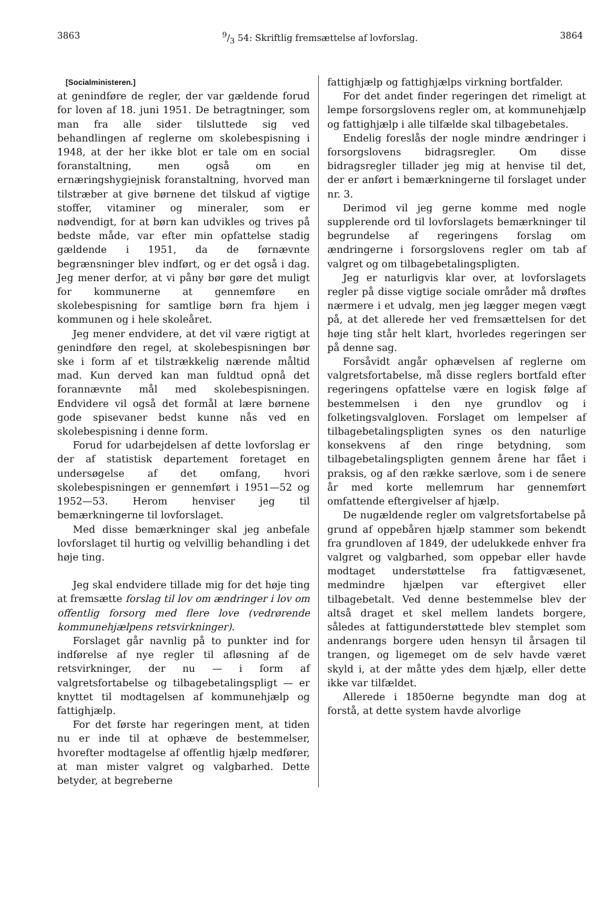38639/3 54: Skriftlig fremsættelse af lovforslag. 3864
[Socialministeren.]
at genindføre de regler, der var gældende forud for loven af 18. juni 1951. De betragtninger, som man fra alle sider tilsluttede sig ved behandlingen af reglerne om skolebespisning i 1948, at der her ikke blot er tale om en social foranstaltning, men også om en ernæringshygiejnisk foranstaltning, hvorved man tilstræber at give børnene det tilskud af vigtige stoffer, vitaminer og mineraler, som er nødvendigt, for at børn kan udvikles og trives på bedste måde, var efter min opfattelse stadig gældende i 1951, da de førnævnte begrænsninger blev indført, og er det også i dag. Jeg mener derfor, at vi påny bør gøre det muligt for kommunerne at gennemføre en skolebespisning for samtlige børn fra hjem i kommunen og i hele skoleåret.
Jeg mener endvidere, at det vil være rigtigt at genindføre den regel, at skolebespisningen bør ske i form af et tilstrækkelig nærende måltid mad. Kun derved kan man fuldtud opnå det forannævnte mål med skolebespisningen. Endvidere vil også det formål at lære børnene gode spisevaner bedst kunne nås ved en skolebespisning i denne form.
Forud for udarbejdelsen af dette lovforslag er der af statistisk departement foretaget en undersøgelse af det omfang, hvori skolebespisningen er gennemført i 1951—52 og 1952—53. Herom henviser jeg til bemærkningerne til lovforslaget.
Med disse bemærkninger skal jeg anbefale lovforslaget til hurtig og velvillig behandling i det høje ting.
Jeg skal endvidere tillade mig for det høje ting at fremsætte forslag til lov om ændringer i lov om offentlig forsorg med flere love (vedrørende kommunehjælpens retsvirkninger).
Forslaget går navnlig på to punkter ind for indførelse af nye regler til afløsning af de retsvirkninger, der nu — i form af valgretsfortabelse og tilbagebetalingspligt — er knyttet til modtagelsen af kommunehjælp og fattighjælp.
For det første har regeringen ment, at tiden nu er inde til at ophæve de bestemmelser, hvorefter modtagelse af offentlig hjælp medfører, at man mister valgret og valgbarhed. Dette betyder, at begreberne
fattighjælp og fattighjælps virkning bortfalder.
For det andet finder regeringen det rimeligt at lempe forsorgslovens regler om, at kommunehjælp og fattighjælp i alle tilfælde skal tilbagebetales.
Endelig foreslås der nogle mindre ændringer i forsorgslovens bidragsregler. Om disse bidragsregler tillader jeg mig at henvise til det, der er anført i bemærkningerne til forslaget under nr. 3.
Derimod vil jeg gerne komme med nogle supplerende ord til lovforslagets bemærkninger til begrundelse af regeringens forslag om ændringerne i forsorgslovens regler om tab af valgret og om tilbagebetalingspligten.
Jeg er naturligvis klar over, at lovforslagets regler på disse vigtige sociale områder må drøftes nærmere i et udvalg, men jeg lægger megen vægt på, at det allerede her ved fremsættelsen for det høje ting står helt klart, hvorledes regeringen ser på denne sag.
Forsåvidt angår ophævelsen af reglerne om valgretsfortabelse, må disse reglers bortfald efter regeringens opfattelse være en logisk følge af bestemmelsen i den nye grundlov og i folketingsvalgloven. Forslaget om lempelser af tilbagebetalingspligten synes os den naturlige konsekvens af den ringe betydning, som tilbagebetalingspligten gennem årene har fået i praksis, og af den række særlove, som i de senere år med korte mellemrum har gennemført omfattende eftergivelser af hjælp.
De nugældende regler om valgretsfortabelse på grund af oppebåren hjælp stammer som bekendt fra grundloven af 1849, der udelukkede enhver fra valgret og valgbarhed, som oppebar eller havde modtaget understøttelse fra fattigvæsenet, medmindre hjælpen var eftergivet eller tilbagebetalt. Ved denne bestemmelse blev der altså draget et skel mellem landets borgere, således at fattigunderstøttede blev stemplet som andenrangs borgere uden hensyn til årsagen til trangen, og ligemeget om de selv havde været skyld i, at der måtte ydes dem hjælp, eller dette ikke var tilfældet.
Allerede i 1850erne begyndte man dog at forstå, at dette system havde alvorlige